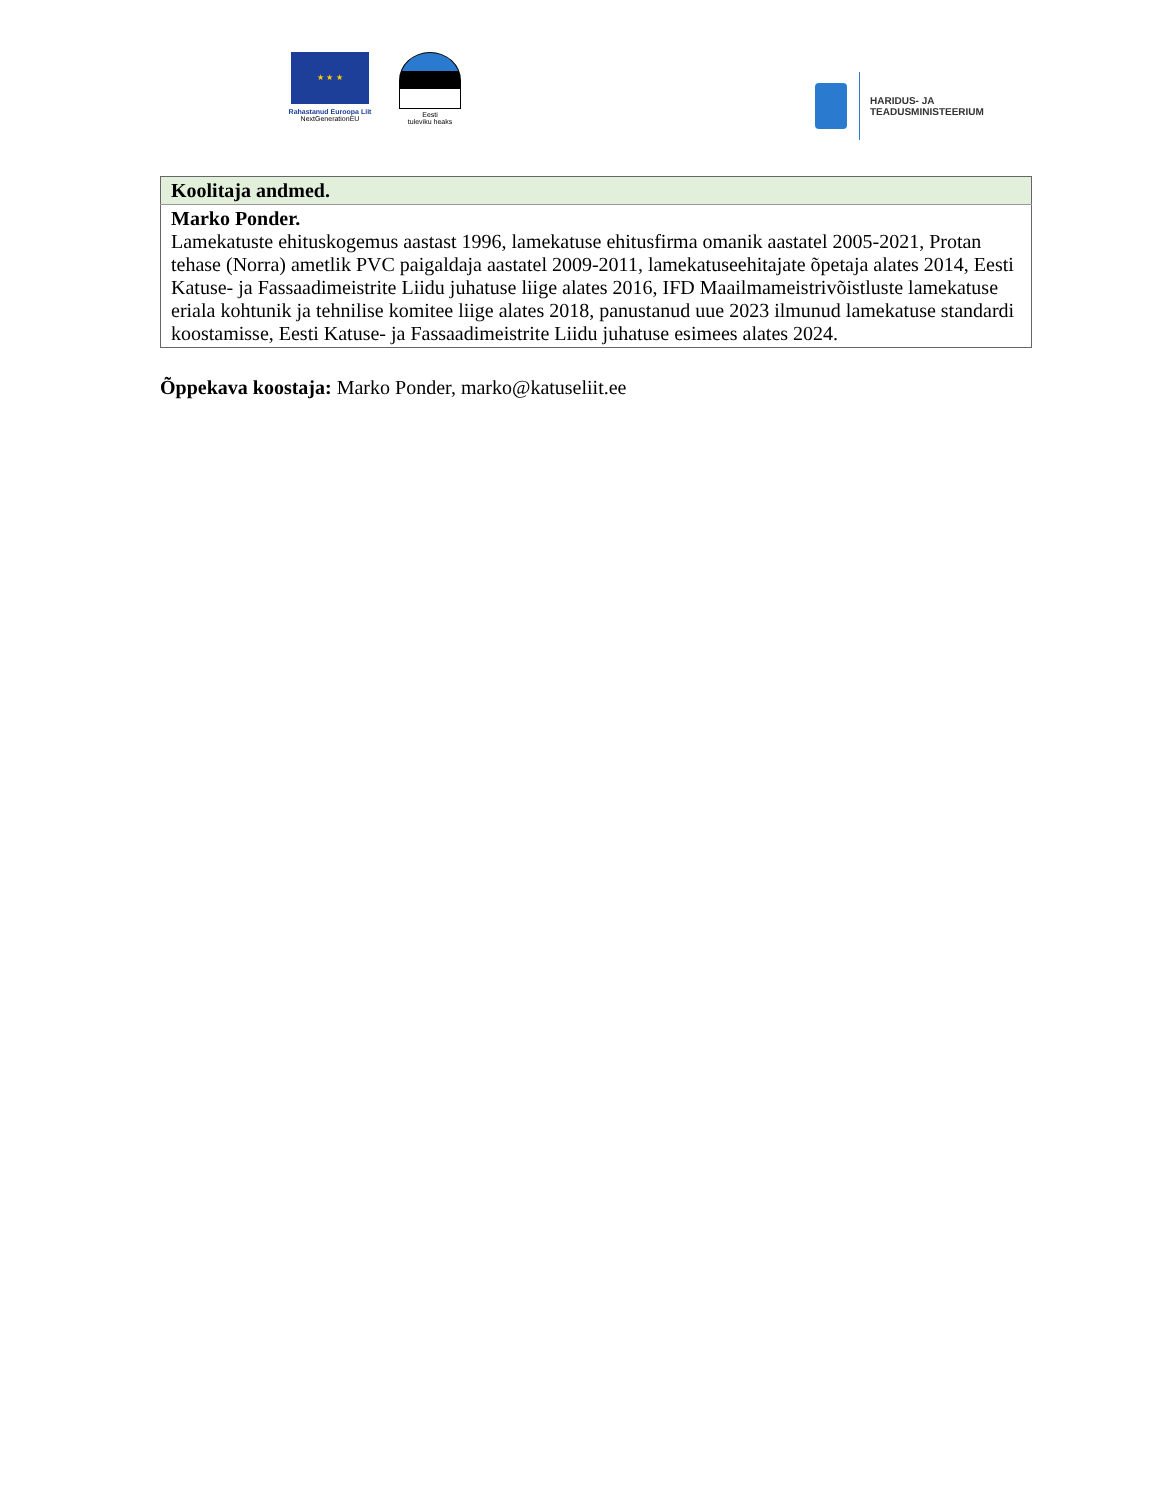★ ★ ★
Rahastanud Euroopa Liit
NextGenerationEU
Eesti
tuleviku heaks
HARIDUS- JA
TEADUSMINISTEERIUM
| Koolitaja andmed. |
| Marko Ponder. Lamekatuste ehituskogemus aastast 1996, lamekatuse ehitusfirma omanik aastatel 2005-2021, Protan tehase (Norra) ametlik PVC paigaldaja aastatel 2009-2011, lamekatuseehitajate õpetaja alates 2014, Eesti Katuse- ja Fassaadimeistrite Liidu juhatuse liige alates 2016, IFD Maailmameistrivõistluste lamekatuse eriala kohtunik ja tehnilise komitee liige alates 2018, panustanud uue 2023 ilmunud lamekatuse standardi koostamisse, Eesti Katuse- ja Fassaadimeistrite Liidu juhatuse esimees alates 2024. |
Õppekava koostaja: Marko Ponder, marko@katuseliit.ee